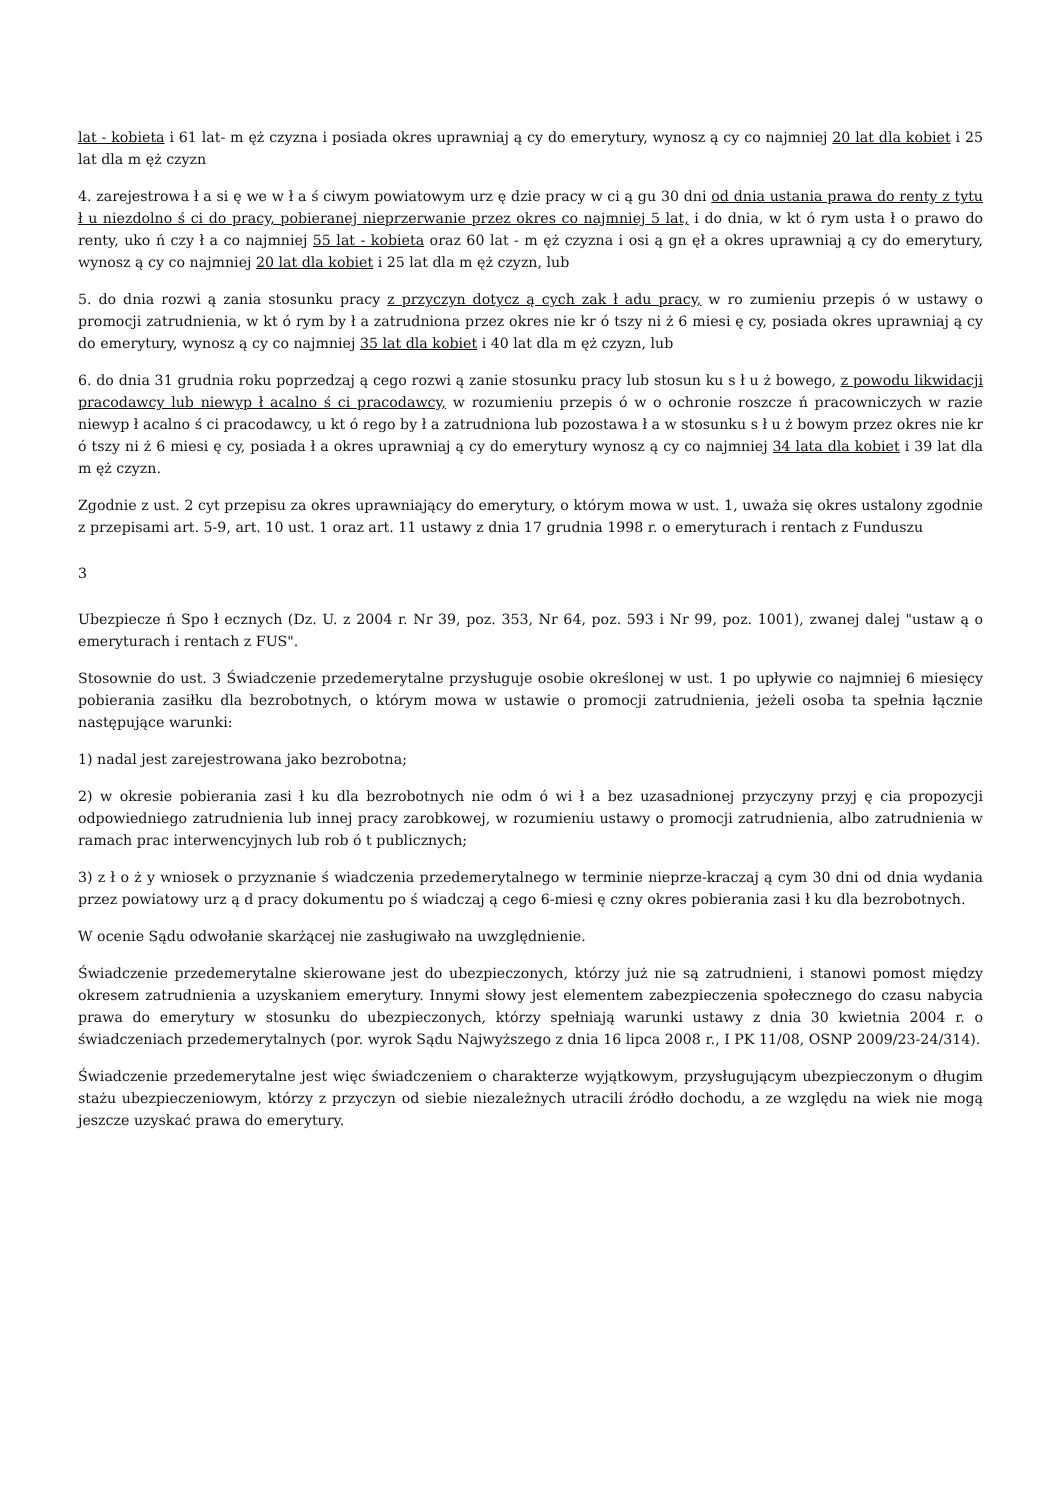lat - kobieta i 61 lat- m ęż czyzna i posiada okres uprawniaj ą cy do emerytury, wynosz ą cy co najmniej 20 lat dla kobiet i 25 lat dla m ęż czyzn
4. zarejestrowa ł a si ę we w ł a ś ciwym powiatowym urz ę dzie pracy w ci ą gu 30 dni od dnia ustania prawa do renty z tytu ł u niezdolno ś ci do pracy, pobieranej nieprzerwanie przez okres co najmniej 5 lat, i do dnia, w kt ó rym usta ł o prawo do renty, uko ń czy ł a co najmniej 55 lat - kobieta oraz 60 lat - m ęż czyzna i osi ą gn ęł a okres uprawniaj ą cy do emerytury, wynosz ą cy co najmniej 20 lat dla kobiet i 25 lat dla m ęż czyzn, lub
5. do dnia rozwi ą zania stosunku pracy z przyczyn dotycz ą cych zak ł adu pracy, w ro zumieniu przepis ó w ustawy o promocji zatrudnienia, w kt ó rym by ł a zatrudniona przez okres nie kr ó tszy ni ż 6 miesi ę cy, posiada okres uprawniaj ą cy do emerytury, wynosz ą cy co najmniej 35 lat dla kobiet i 40 lat dla m ęż czyzn, lub
6. do dnia 31 grudnia roku poprzedzaj ą cego rozwi ą zanie stosunku pracy lub stosun ku s ł u ż bowego, z powodu likwidacji pracodawcy lub niewyp ł acalno ś ci pracodawcy, w rozumieniu przepis ó w o ochronie roszcze ń pracowniczych w razie niewyp ł acalno ś ci pracodawcy, u kt ó rego by ł a zatrudniona lub pozostawa ł a w stosunku s ł u ż bowym przez okres nie kr ó tszy ni ż 6 miesi ę cy, posiada ł a okres uprawniaj ą cy do emerytury wynosz ą cy co najmniej 34 lata dla kobiet i 39 lat dla m ęż czyzn.
Zgodnie z ust. 2 cyt przepisu za okres uprawniający do emerytury, o którym mowa w ust. 1, uważa się okres ustalony zgodnie z przepisami art. 5-9, art. 10 ust. 1 oraz art. 11 ustawy z dnia 17 grudnia 1998 r. o emeryturach i rentach z Funduszu
3
Ubezpiecze ń Spo ł ecznych (Dz. U. z 2004 r. Nr 39, poz. 353, Nr 64, poz. 593 i Nr 99, poz. 1001), zwanej dalej "ustaw ą o emeryturach i rentach z FUS".
Stosownie do ust. 3 Świadczenie przedemerytalne przysługuje osobie określonej w ust. 1 po upływie co najmniej 6 miesięcy pobierania zasiłku dla bezrobotnych, o którym mowa w ustawie o promocji zatrudnienia, jeżeli osoba ta spełnia łącznie następujące warunki:
1) nadal jest zarejestrowana jako bezrobotna;
2) w okresie pobierania zasi ł ku dla bezrobotnych nie odm ó wi ł a bez uzasadnionej przyczyny przyj ę cia propozycji odpowiedniego zatrudnienia lub innej pracy zarobkowej, w rozumieniu ustawy o promocji zatrudnienia, albo zatrudnienia w ramach prac interwencyjnych lub rob ó t publicznych;
3) z ł o ż y wniosek o przyznanie ś wiadczenia przedemerytalnego w terminie nieprze-kraczaj ą cym 30 dni od dnia wydania przez powiatowy urz ą d pracy dokumentu po ś wiadczaj ą cego 6-miesi ę czny okres pobierania zasi ł ku dla bezrobotnych.
W ocenie Sądu odwołanie skarżącej nie zasługiwało na uwzględnienie.
Świadczenie przedemerytalne skierowane jest do ubezpieczonych, którzy już nie są zatrudnieni, i stanowi pomost między okresem zatrudnienia a uzyskaniem emerytury. Innymi słowy jest elementem zabezpieczenia społecznego do czasu nabycia prawa do emerytury w stosunku do ubezpieczonych, którzy spełniają warunki ustawy z dnia 30 kwietnia 2004 r. o świadczeniach przedemerytalnych (por. wyrok Sądu Najwyższego z dnia 16 lipca 2008 r., I PK 11/08, OSNP 2009/23-24/314).
Świadczenie przedemerytalne jest więc świadczeniem o charakterze wyjątkowym, przysługującym ubezpieczonym o długim stażu ubezpieczeniowym, którzy z przyczyn od siebie niezależnych utracili źródło dochodu, a ze względu na wiek nie mogą jeszcze uzyskać prawa do emerytury.